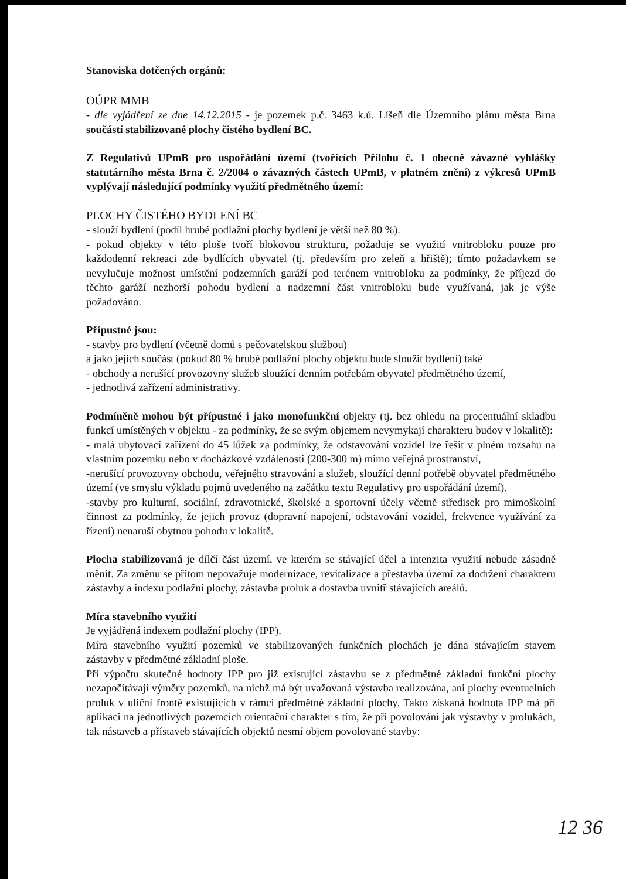Stanoviska dotčených orgánů:
OÚPR MMB
- dle vyjádření ze dne 14.12.2015 - je pozemek p.č. 3463 k.ú. Líšeň dle Územního plánu města Brna součástí stabilizované plochy čistého bydlení BC.
Z Regulativů UPmB pro uspořádání území (tvořících Přílohu č. 1 obecně závazné vyhlášky statutárního města Brna č. 2/2004 o závazných částech UPmB, v platném znění) z výkresů UPmB vyplývají následující podmínky využití předmětného území:
PLOCHY ČISTÉHO BYDLENÍ BC
- slouží bydlení (podíl hrubé podlažní plochy bydlení je větší než 80 %).
- pokud objekty v této ploše tvoří blokovou strukturu, požaduje se využití vnitrobloku pouze pro každodenní rekreaci zde bydlících obyvatel (tj. především pro zeleň a hřiště); tímto požadavkem se nevylučuje možnost umístění podzemních garáží pod terénem vnitrobloku za podmínky, že příjezd do těchto garáží nezhorší pohodu bydlení a nadzemní část vnitrobloku bude využívaná, jak je výše požadováno.
Přípustné jsou:
- stavby pro bydlení (včetně domů s pečovatelskou službou)
a jako jejich součást (pokud 80 % hrubé podlažní plochy objektu bude sloužit bydlení) také
- obchody a nerušící provozovny služeb sloužící denním potřebám obyvatel předmětného území,
- jednotlivá zařízení administrativy.
Podmíněně mohou být přípustné i jako monofunkční objekty (tj. bez ohledu na procentuální skladbu funkcí umístěných v objektu - za podmínky, že se svým objemem nevymykají charakteru budov v lokalitě):
- malá ubytovací zařízení do 45 lůžek za podmínky, že odstavování vozidel lze řešit v plném rozsahu na vlastním pozemku nebo v docházkové vzdálenosti (200-300 m) mimo veřejná prostranství,
-nerušící provozovny obchodu, veřejného stravování a služeb, sloužící denní potřebě obyvatel předmětného území (ve smyslu výkladu pojmů uvedeného na začátku textu Regulativy pro uspořádání území).
-stavby pro kulturní, sociální, zdravotnické, školské a sportovní účely včetně středisek pro mimoškolní činnost za podmínky, že jejich provoz (dopravní napojení, odstavování vozidel, frekvence využívání za řízení) nenaruší obytnou pohodu v lokalitě.
Plocha stabilizovaná je dílčí část území, ve kterém se stávající účel a intenzita využití nebude zásadně měnit. Za změnu se přitom nepovažuje modernizace, revitalizace a přestavba území za dodržení charakteru zástavby a indexu podlažní plochy, zástavba proluk a dostavba uvnitř stávajících areálů.
Míra stavebního využití
Je vyjádřená indexem podlažní plochy (IPP).
Míra stavebního využití pozemků ve stabilizovaných funkčních plochách je dána stávajícím stavem zástavby v předmětné základní ploše.
Při výpočtu skutečné hodnoty IPP pro již existující zástavbu se z předmětné základní funkční plochy nezapočítávají výměry pozemků, na nichž má být uvažovaná výstavba realizována, ani plochy eventuelních proluk v uliční frontě existujících v rámci předmětné základní plochy. Takto získaná hodnota IPP má při aplikaci na jednotlivých pozemcích orientační charakter s tím, že při povolování jak výstavby v prolukách, tak nástaveb a přístaveb stávajících objektů nesmí objem povolované stavby:
12 36